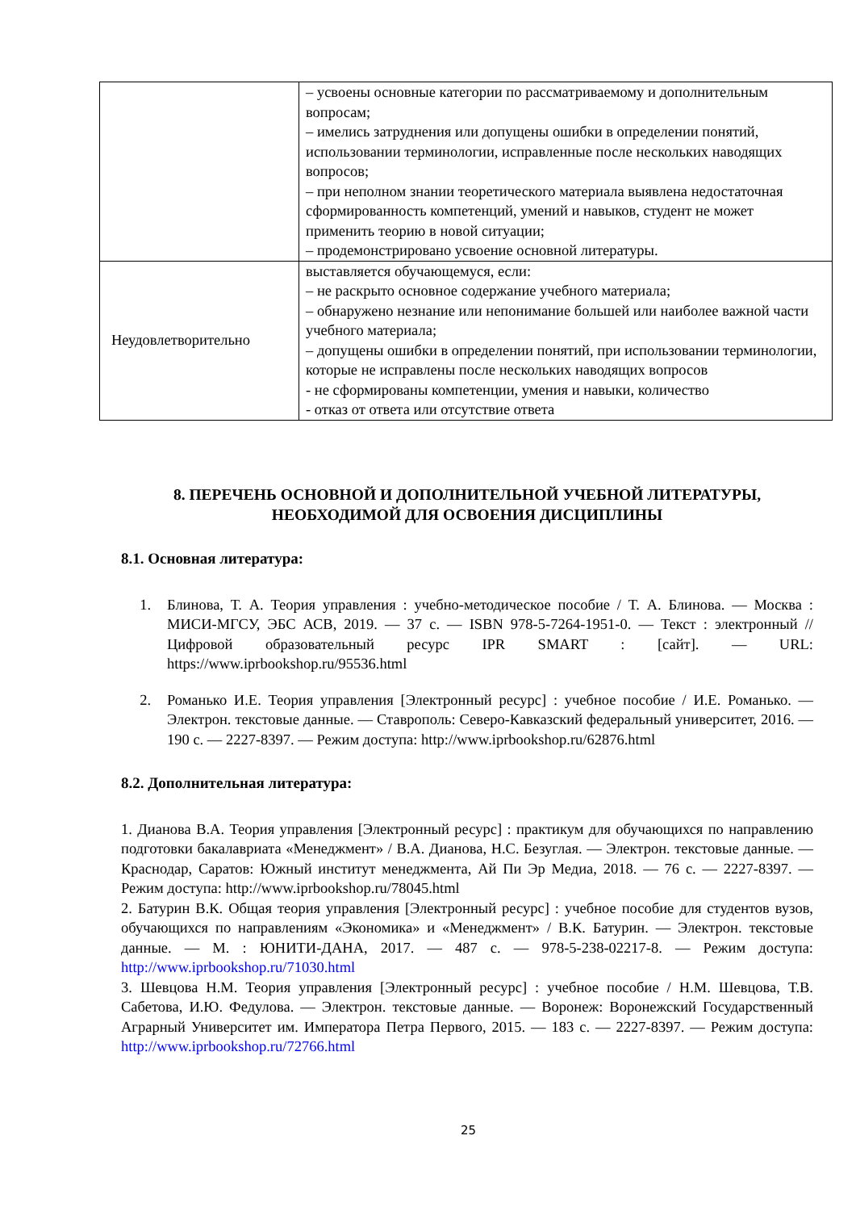| | – усвоены основные категории по рассматриваемому и дополнительным вопросам; – имелись затруднения или допущены ошибки в определении понятий, использовании терминологии, исправленные после нескольких наводящих вопросов; – при неполном знании теоретического материала выявлена недостаточная сформированность компетенций, умений и навыков, студент не может применить теорию в новой ситуации; – продемонстрировано усвоение основной литературы. |
| Неудовлетворительно | выставляется обучающемуся, если: – не раскрыто основное содержание учебного материала; – обнаружено незнание или непонимание большей или наиболее важной части учебного материала; – допущены ошибки в определении понятий, при использовании терминологии, которые не исправлены после нескольких наводящих вопросов - не сформированы компетенции, умения и навыки, количество - отказ от ответа или отсутствие ответа |
8. ПЕРЕЧЕНЬ ОСНОВНОЙ И ДОПОЛНИТЕЛЬНОЙ УЧЕБНОЙ ЛИТЕРАТУРЫ, НЕОБХОДИМОЙ ДЛЯ ОСВОЕНИЯ ДИСЦИПЛИНЫ
8.1. Основная литература:
1. Блинова, Т. А. Теория управления : учебно-методическое пособие / Т. А. Блинова. — Москва : МИСИ-МГСУ, ЭБС АСВ, 2019. — 37 с. — ISBN 978-5-7264-1951-0. — Текст : электронный // Цифровой образовательный ресурс IPR SMART : [сайт]. — URL: https://www.iprbookshop.ru/95536.html
2. Романько И.Е. Теория управления [Электронный ресурс] : учебное пособие / И.Е. Романько. — Электрон. текстовые данные. — Ставрополь: Северо-Кавказский федеральный университет, 2016. — 190 с. — 2227-8397. — Режим доступа: http://www.iprbookshop.ru/62876.html
8.2. Дополнительная литература:
1. Дианова В.А. Теория управления [Электронный ресурс] : практикум для обучающихся по направлению подготовки бакалавриата «Менеджмент» / В.А. Дианова, Н.С. Безуглая. — Электрон. текстовые данные. — Краснодар, Саратов: Южный институт менеджмента, Ай Пи Эр Медиа, 2018. — 76 с. — 2227-8397. — Режим доступа: http://www.iprbookshop.ru/78045.html
2. Батурин В.К. Общая теория управления [Электронный ресурс] : учебное пособие для студентов вузов, обучающихся по направлениям «Экономика» и «Менеджмент» / В.К. Батурин. — Электрон. текстовые данные. — М. : ЮНИТИ-ДАНА, 2017. — 487 с. — 978-5-238-02217-8. — Режим доступа: http://www.iprbookshop.ru/71030.html
3. Шевцова Н.М. Теория управления [Электронный ресурс] : учебное пособие / Н.М. Шевцова, Т.В. Сабетова, И.Ю. Федулова. — Электрон. текстовые данные. — Воронеж: Воронежский Государственный Аграрный Университет им. Императора Петра Первого, 2015. — 183 с. — 2227-8397. — Режим доступа: http://www.iprbookshop.ru/72766.html
25